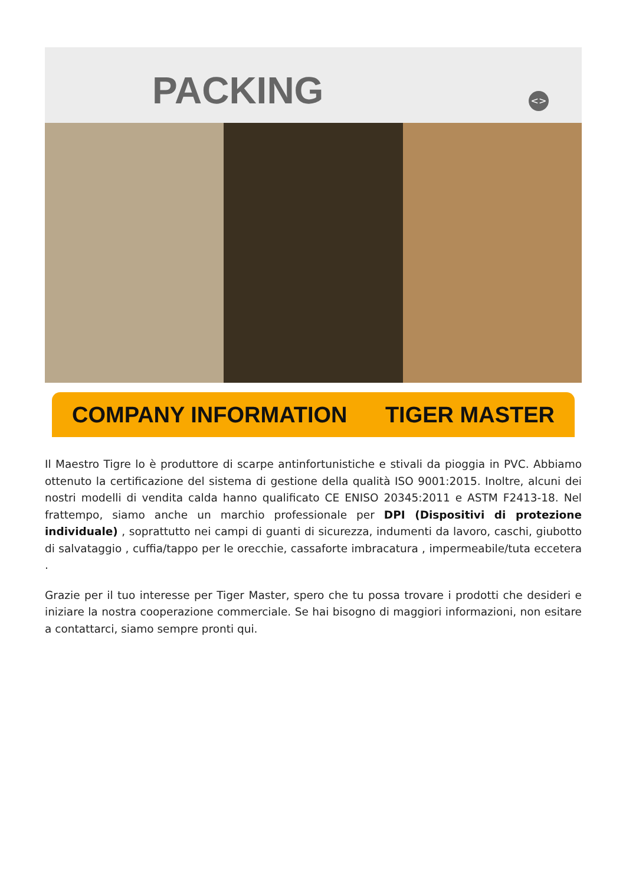PACKING <>
COMPANY INFORMATION TIGER MASTER
Il Maestro Tigre lo è produttore di scarpe antinfortunistiche e stivali da pioggia in PVC. Abbiamo ottenuto la certificazione del sistema di gestione della qualità ISO 9001:2015. Inoltre, alcuni dei nostri modelli di vendita calda hanno qualificato CE ENISO 20345:2011 e ASTM F2413-18. Nel frattempo, siamo anche un marchio professionale per DPI (Dispositivi di protezione individuale) , soprattutto nei campi di guanti di sicurezza, indumenti da lavoro, caschi, giubotto di salvataggio , cuffia/tappo per le orecchie, cassaforte imbracatura , impermeabile/tuta eccetera .
Grazie per il tuo interesse per Tiger Master, spero che tu possa trovare i prodotti che desideri e iniziare la nostra cooperazione commerciale. Se hai bisogno di maggiori informazioni, non esitare a contattarci, siamo sempre pronti qui.